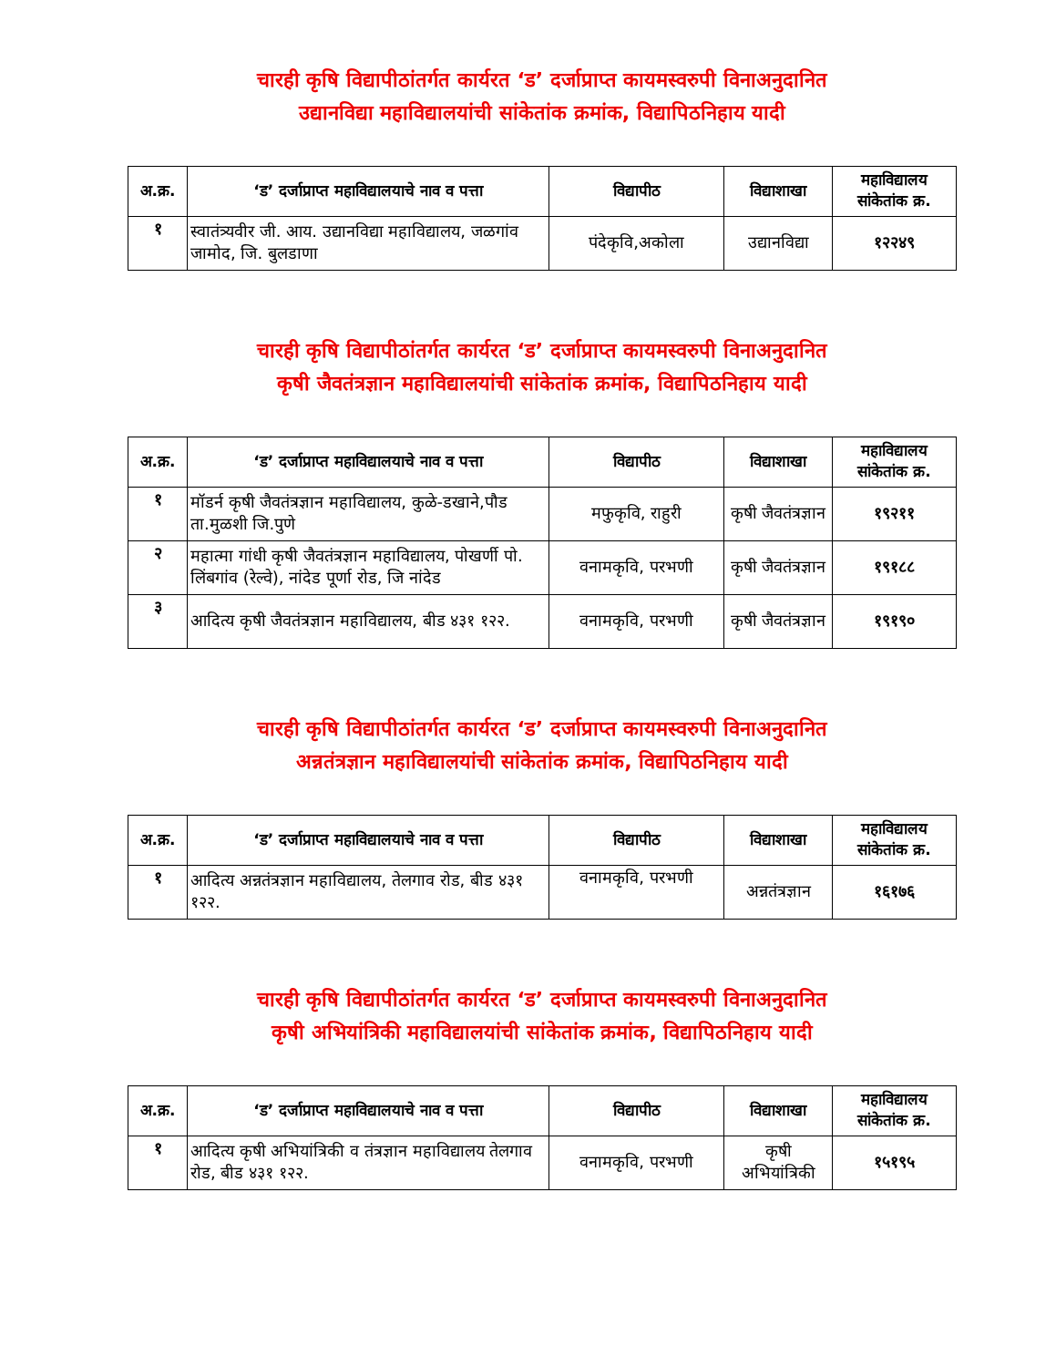चारही कृषि विद्यापीठांतर्गत कार्यरत ‘ड’ दर्जाप्राप्त कायमस्वरुपी विनाअनुदानित
उद्यानविद्या महाविद्यालयांची सांकेतांक क्रमांक, विद्यापिठनिहाय यादी
| अ.क्र. | ‘ड’ दर्जाप्राप्त महाविद्यालयाचे नाव व पत्ता | विद्यापीठ | विद्याशाखा | महाविद्यालय सांकेतांक क्र. |
| --- | --- | --- | --- | --- |
| १ | स्वातंत्र्यवीर जी. आय. उद्यानविद्या महाविद्यालय, जळगांव जामोद, जि. बुलडाणा | पंदेकृवि,अकोला | उद्यानविद्या | १२२४९ |
चारही कृषि विद्यापीठांतर्गत कार्यरत ‘ड’ दर्जाप्राप्त कायमस्वरुपी विनाअनुदानित
कृषी जैवतंत्रज्ञान महाविद्यालयांची सांकेतांक क्रमांक, विद्यापिठनिहाय यादी
| अ.क्र. | ‘ड’ दर्जाप्राप्त महाविद्यालयाचे नाव व पत्ता | विद्यापीठ | विद्याशाखा | महाविद्यालय सांकेतांक क्र. |
| --- | --- | --- | --- | --- |
| १ | मॉडर्न कृषी जैवतंत्रज्ञान महाविद्यालय, कुळे-डखाने,पौड ता.मुळशी जि.पुणे | मफुकृवि, राहुरी | कृषी जैवतंत्रज्ञान | १९२११ |
| २ | महात्मा गांधी कृषी जैवतंत्रज्ञान महाविद्यालय, पोखर्णी पो. लिंबगांव (रेल्वे), नांदेड पूर्णा रोड, जि नांदेड | वनामकृवि, परभणी | कृषी जैवतंत्रज्ञान | १९१८८ |
| ३ | आदित्य कृषी जैवतंत्रज्ञान महाविद्यालय, बीड ४३१ १२२. | वनामकृवि, परभणी | कृषी जैवतंत्रज्ञान | १९१९० |
चारही कृषि विद्यापीठांतर्गत कार्यरत ‘ड’ दर्जाप्राप्त कायमस्वरुपी विनाअनुदानित
अन्नतंत्रज्ञान महाविद्यालयांची सांकेतांक क्रमांक, विद्यापिठनिहाय यादी
| अ.क्र. | ‘ड’ दर्जाप्राप्त महाविद्यालयाचे नाव व पत्ता | विद्यापीठ | विद्याशाखा | महाविद्यालय सांकेतांक क्र. |
| --- | --- | --- | --- | --- |
| १ | आदित्य अन्नतंत्रज्ञान महाविद्यालय, तेलगाव रोड, बीड ४३१ १२२. | वनामकृवि, परभणी | अन्नतंत्रज्ञान | १६१७६ |
चारही कृषि विद्यापीठांतर्गत कार्यरत ‘ड’ दर्जाप्राप्त कायमस्वरुपी विनाअनुदानित
कृषी अभियांत्रिकी महाविद्यालयांची सांकेतांक क्रमांक, विद्यापिठनिहाय यादी
| अ.क्र. | ‘ड’ दर्जाप्राप्त महाविद्यालयाचे नाव व पत्ता | विद्यापीठ | विद्याशाखा | महाविद्यालय सांकेतांक क्र. |
| --- | --- | --- | --- | --- |
| १ | आदित्य कृषी अभियांत्रिकी व तंत्रज्ञान महाविद्यालय तेलगाव रोड, बीड ४३१ १२२. | वनामकृवि, परभणी | कृषी अभियांत्रिकी | १५१९५ |